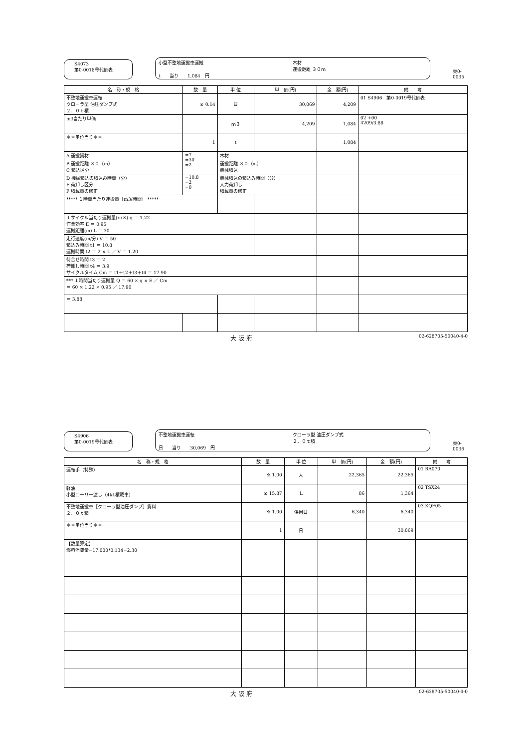S4073
第0-0018号代価表
小型不整地運搬車運搬
木材
運搬距離 ３０ｍ
t　　当り　　1,084　円
頁0-0035
| 名 称・規 格 | 数 量 | 単 位 | 単 価(円) | 金 額(円) | 備 考 |
| --- | --- | --- | --- | --- | --- |
| 不整地運搬車運転 クローラ型 油圧ダンプ式 ２．０ｔ積 | ※ 0.14 | 日 | 30,069 | 4,209 | 01 S4906 第0-0019号代価表 |
| m3当たり単価 | | ｍ３ | 4,209 | 1,084 | 02 +00 4209/3.88 |
| ＊＊単位当り＊＊ | 1 | t | | 1,084 | |
| A 運搬資材 B 運搬距離 ３０（m） C 積込区分 | =7 =30 =2 | 木材 運搬距離 ３０（m） 機械積込 | | | |
| D 機械積込の積込み時間（分） E 荷卸し区分 F 積載量の修正 | =10.8 =2 =0 | 機械積込の積込み時間（分） 人力荷卸し 積載量の修正 | | | |
| ***** １時間当たり運搬量［m3/時間］ ***** | | | | | |
| １サイクル当たり運搬量(ｍ３) q ＝ 1.22 作業効率 E ＝ 0.95 運搬距離(m) L ＝ 30 | | | | | |
| 走行速度(m/分) V ＝ 50 積込み時間 t1 ＝ 10.8 運搬時間 t2 ＝ 2 × L ／ V ＝ 1.20 | | | | | |
| 待合せ時間 t3 ＝ 2 荷卸し時間 t4 ＝ 3.9 サイクルタイム Cm ＝ t1＋t2＋t3＋t4 ＝ 17.90 | | | | | |
| *** １時間当たり運搬量 Q ＝ 60 × q × E ／ Cm ＝ 60 × 1.22 × 0.95 ／ 17.90 | | | | | |
| ＝ 3.88 | | | | | |
大 阪 府 02-628705-50040-4-0
S4906
第0-0019号代価表
不整地運搬車運転
クローラ型 油圧ダンプ式
２．０ｔ積
日　　当り　　30,069　円
頁0-0036
| 名 称・規 格 | 数 量 | 単 位 | 単 価(円) | 金 額(円) | 備 考 |
| --- | --- | --- | --- | --- | --- |
| 運転手（特殊） | ※ 1.00 | 人 | 22,365 | 22,365 | 01 RA070 |
| 軽油 小型ローリー渡し（4kL積載車） | ※ 15.87 | L | 86 | 1,364 | 02 TSX24 |
| 不整地運搬車［クローラ型油圧ダンプ］賃料 ２．０ｔ積 | ※ 1.00 | 供用日 | 6,340 | 6,340 | 03 KQF05 |
| ＊＊単位当り＊＊ | 1 | 日 | | 30,069 | |
| 【数量算定】 燃料消費量=17.000*0.134=2.30 | | | | | |
大 阪 府 02-628705-50040-4-0